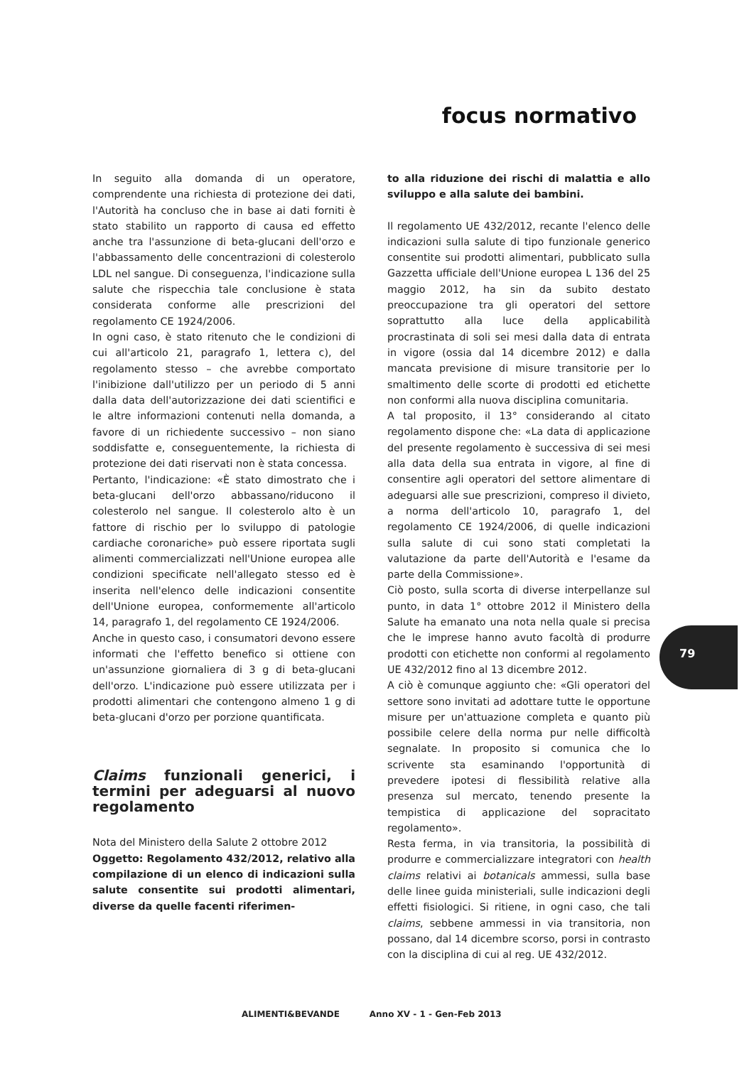focus normativo
In seguito alla domanda di un operatore, comprendente una richiesta di protezione dei dati, l'Autorità ha concluso che in base ai dati forniti è stato stabilito un rapporto di causa ed effetto anche tra l'assunzione di beta-glucani dell'orzo e l'abbassamento delle concentrazioni di colesterolo LDL nel sangue. Di conseguenza, l'indicazione sulla salute che rispecchia tale conclusione è stata considerata conforme alle prescrizioni del regolamento CE 1924/2006.
In ogni caso, è stato ritenuto che le condizioni di cui all'articolo 21, paragrafo 1, lettera c), del regolamento stesso – che avrebbe comportato l'inibizione dall'utilizzo per un periodo di 5 anni dalla data dell'autorizzazione dei dati scientifici e le altre informazioni contenuti nella domanda, a favore di un richiedente successivo – non siano soddisfatte e, conseguentemente, la richiesta di protezione dei dati riservati non è stata concessa.
Pertanto, l'indicazione: «È stato dimostrato che i beta-glucani dell'orzo abbassano/riducono il colesterolo nel sangue. Il colesterolo alto è un fattore di rischio per lo sviluppo di patologie cardiache coronariche» può essere riportata sugli alimenti commercializzati nell'Unione europea alle condizioni specificate nell'allegato stesso ed è inserita nell'elenco delle indicazioni consentite dell'Unione europea, conformemente all'articolo 14, paragrafo 1, del regolamento CE 1924/2006.
Anche in questo caso, i consumatori devono essere informati che l'effetto benefico si ottiene con un'assunzione giornaliera di 3 g di beta-glucani dell'orzo. L'indicazione può essere utilizzata per i prodotti alimentari che contengono almeno 1 g di beta-glucani d'orzo per porzione quantificata.
Claims funzionali generici, i termini per adeguarsi al nuovo regolamento
Nota del Ministero della Salute 2 ottobre 2012
Oggetto: Regolamento 432/2012, relativo alla compilazione di un elenco di indicazioni sulla salute consentite sui prodotti alimentari, diverse da quelle facenti riferimen-
to alla riduzione dei rischi di malattia e allo sviluppo e alla salute dei bambini.
Il regolamento UE 432/2012, recante l'elenco delle indicazioni sulla salute di tipo funzionale generico consentite sui prodotti alimentari, pubblicato sulla Gazzetta ufficiale dell'Unione europea L 136 del 25 maggio 2012, ha sin da subito destato preoccupazione tra gli operatori del settore soprattutto alla luce della applicabilità procrastinata di soli sei mesi dalla data di entrata in vigore (ossia dal 14 dicembre 2012) e dalla mancata previsione di misure transitorie per lo smaltimento delle scorte di prodotti ed etichette non conformi alla nuova disciplina comunitaria.
A tal proposito, il 13° considerando al citato regolamento dispone che: «La data di applicazione del presente regolamento è successiva di sei mesi alla data della sua entrata in vigore, al fine di consentire agli operatori del settore alimentare di adeguarsi alle sue prescrizioni, compreso il divieto, a norma dell'articolo 10, paragrafo 1, del regolamento CE 1924/2006, di quelle indicazioni sulla salute di cui sono stati completati la valutazione da parte dell'Autorità e l'esame da parte della Commissione».
Ciò posto, sulla scorta di diverse interpellanze sul punto, in data 1° ottobre 2012 il Ministero della Salute ha emanato una nota nella quale si precisa che le imprese hanno avuto facoltà di produrre prodotti con etichette non conformi al regolamento UE 432/2012 fino al 13 dicembre 2012.
A ciò è comunque aggiunto che: «Gli operatori del settore sono invitati ad adottare tutte le opportune misure per un'attuazione completa e quanto più possibile celere della norma pur nelle difficoltà segnalate. In proposito si comunica che lo scrivente sta esaminando l'opportunità di prevedere ipotesi di flessibilità relative alla presenza sul mercato, tenendo presente la tempistica di applicazione del sopracitato regolamento».
Resta ferma, in via transitoria, la possibilità di produrre e commercializzare integratori con health claims relativi ai botanicals ammessi, sulla base delle linee guida ministeriali, sulle indicazioni degli effetti fisiologici. Si ritiene, in ogni caso, che tali claims, sebbene ammessi in via transitoria, non possano, dal 14 dicembre scorso, porsi in contrasto con la disciplina di cui al reg. UE 432/2012.
79
ALIMENTI&BEVANDE Anno XV - 1 - Gen-Feb 2013